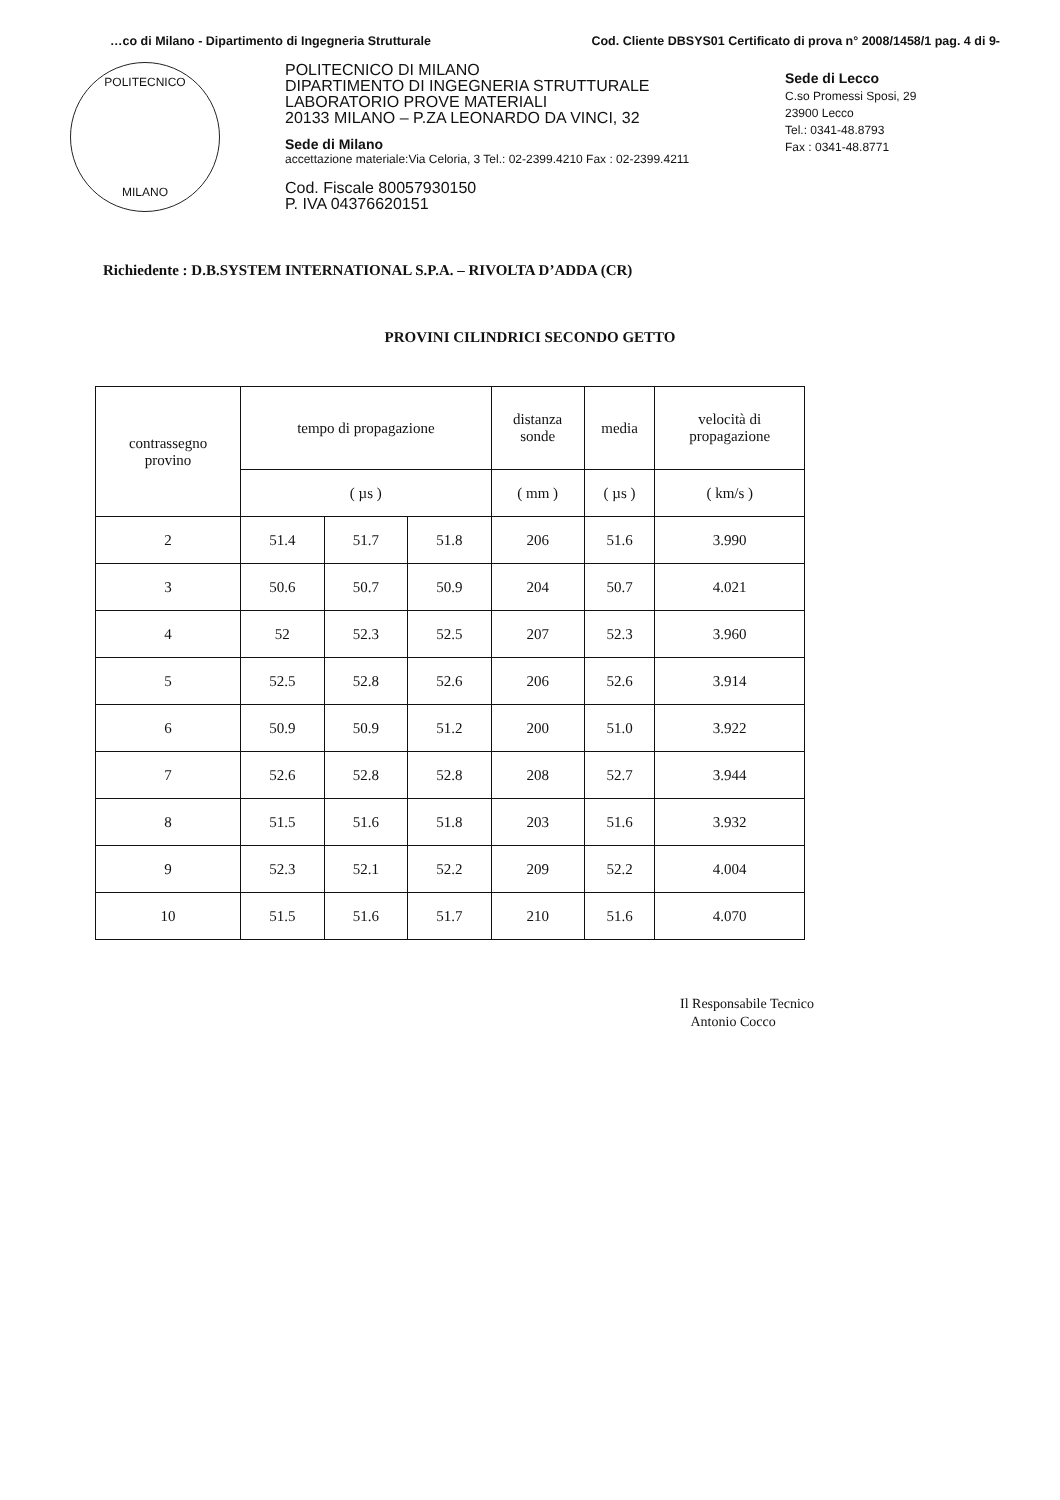…co di Milano - Dipartimento di Ingegneria Strutturale Cod. Cliente DBSYS01 Certificato di prova n° 2008/1458/1 pag. 4 di 9-
POLITECNICO
MILANO
POLITECNICO DI MILANO
DIPARTIMENTO DI INGEGNERIA STRUTTURALE
LABORATORIO PROVE MATERIALI
20133 MILANO – P.ZA LEONARDO DA VINCI, 32
Sede di Milano
accettazione materiale:Via Celoria, 3 Tel.: 02-2399.4210 Fax : 02-2399.4211
Cod. Fiscale 80057930150
P. IVA 04376620151
Sede di Lecco
C.so Promessi Sposi, 29
23900 Lecco
Tel.: 0341-48.8793
Fax : 0341-48.8771
Richiedente : D.B.SYSTEM INTERNATIONAL S.P.A. – RIVOLTA D’ADDA (CR)
PROVINI CILINDRICI SECONDO GETTO
| contrassegno provino | tempo di propagazione | | | distanza sonde | media | velocità di propagazione |
| --- | --- | --- | --- | --- | --- | --- |
| | ( µs ) | | | ( mm ) | ( µs ) | ( km/s ) |
| 2 | 51.4 | 51.7 | 51.8 | 206 | 51.6 | 3.990 |
| 3 | 50.6 | 50.7 | 50.9 | 204 | 50.7 | 4.021 |
| 4 | 52 | 52.3 | 52.5 | 207 | 52.3 | 3.960 |
| 5 | 52.5 | 52.8 | 52.6 | 206 | 52.6 | 3.914 |
| 6 | 50.9 | 50.9 | 51.2 | 200 | 51.0 | 3.922 |
| 7 | 52.6 | 52.8 | 52.8 | 208 | 52.7 | 3.944 |
| 8 | 51.5 | 51.6 | 51.8 | 203 | 51.6 | 3.932 |
| 9 | 52.3 | 52.1 | 52.2 | 209 | 52.2 | 4.004 |
| 10 | 51.5 | 51.6 | 51.7 | 210 | 51.6 | 4.070 |
Il Responsabile Tecnico
Antonio Cocco